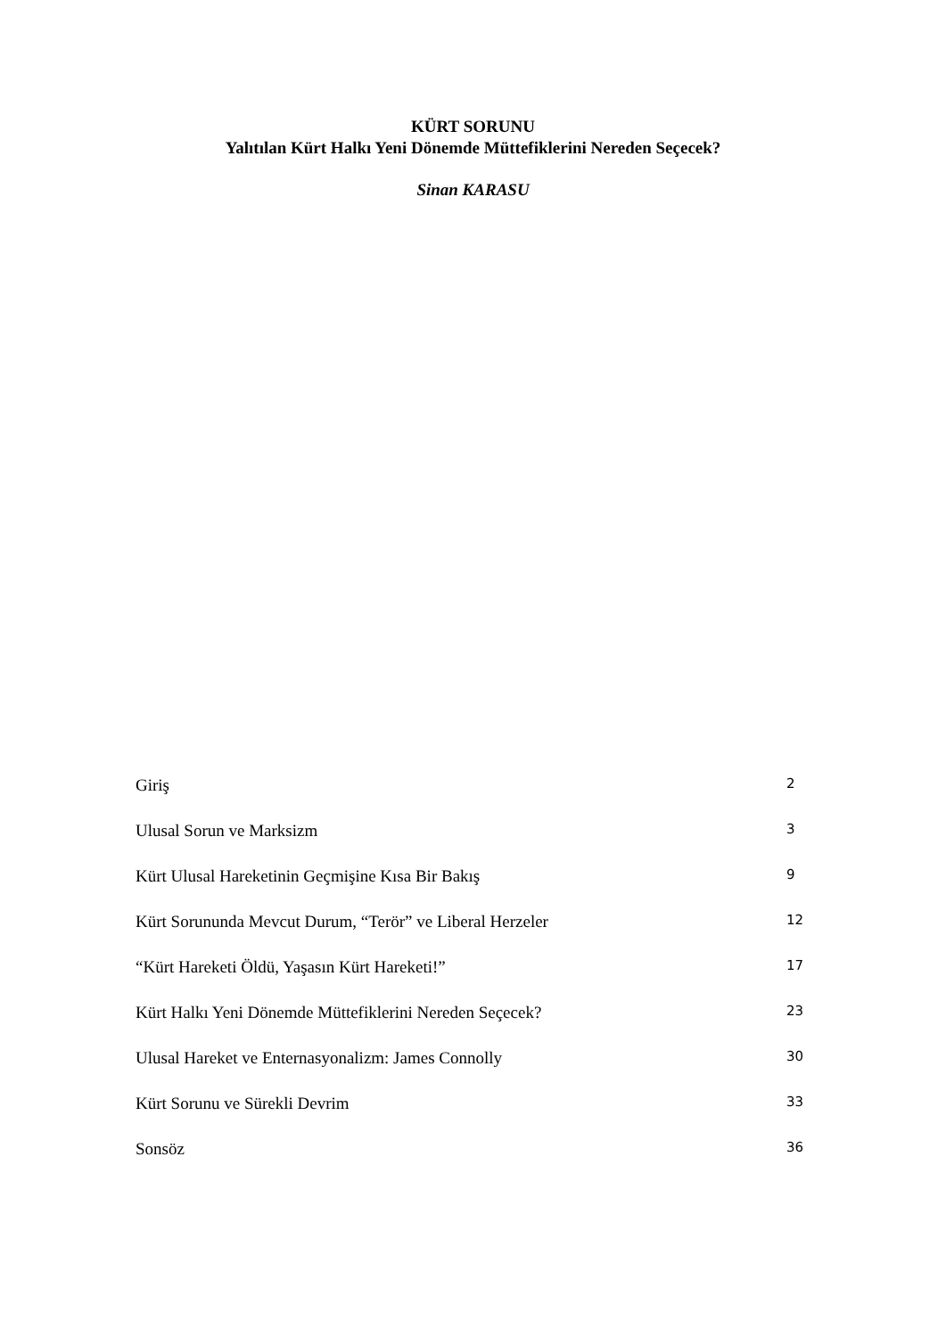KÜRT SORUNU
Yalıtılan Kürt Halkı Yeni Dönemde Müttefiklerini Nereden Seçecek?
Sinan KARASU
Giriş 2
Ulusal Sorun ve Marksizm 3
Kürt Ulusal Hareketinin Geçmişine Kısa Bir Bakış 9
Kürt Sorununda Mevcut Durum, “Terör” ve Liberal Herzeler 12
“Kürt Hareketi Öldü, Yaşasın Kürt Hareketi!” 17
Kürt Halkı Yeni Dönemde Müttefiklerini Nereden Seçecek? 23
Ulusal Hareket ve Enternasyonalizm: James Connolly 30
Kürt Sorunu ve Sürekli Devrim 33
Sonsöz 36